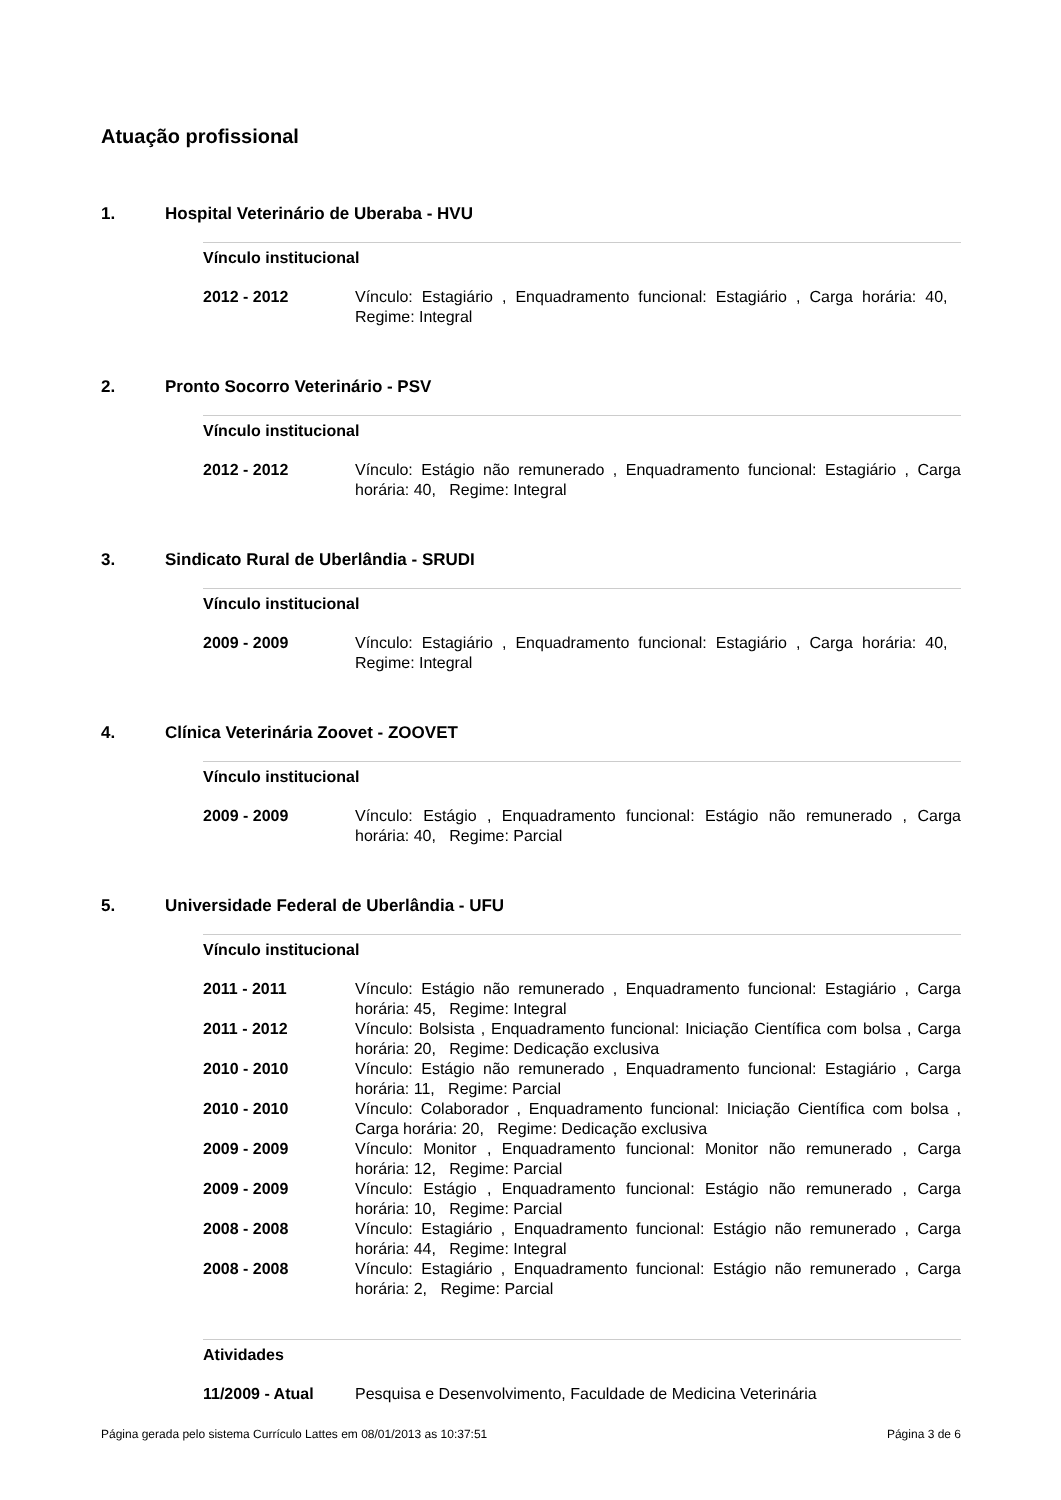Atuação profissional
1. Hospital Veterinário de Uberaba - HVU
Vínculo institucional
| 2012 - 2012 | Vínculo: Estagiário , Enquadramento funcional: Estagiário , Carga horária: 40, Regime: Integral |
2. Pronto Socorro Veterinário - PSV
Vínculo institucional
| 2012 - 2012 | Vínculo: Estágio não remunerado , Enquadramento funcional: Estagiário , Carga horária: 40, Regime: Integral |
3. Sindicato Rural de Uberlândia - SRUDI
Vínculo institucional
| 2009 - 2009 | Vínculo: Estagiário , Enquadramento funcional: Estagiário , Carga horária: 40, Regime: Integral |
4. Clínica Veterinária Zoovet - ZOOVET
Vínculo institucional
| 2009 - 2009 | Vínculo: Estágio , Enquadramento funcional: Estágio não remunerado , Carga horária: 40, Regime: Parcial |
5. Universidade Federal de Uberlândia - UFU
Vínculo institucional
| 2011 - 2011 | Vínculo: Estágio não remunerado , Enquadramento funcional: Estagiário , Carga horária: 45, Regime: Integral |
| 2011 - 2012 | Vínculo: Bolsista , Enquadramento funcional: Iniciação Científica com bolsa , Carga horária: 20, Regime: Dedicação exclusiva |
| 2010 - 2010 | Vínculo: Estágio não remunerado , Enquadramento funcional: Estagiário , Carga horária: 11, Regime: Parcial |
| 2010 - 2010 | Vínculo: Colaborador , Enquadramento funcional: Iniciação Científica com bolsa , Carga horária: 20, Regime: Dedicação exclusiva |
| 2009 - 2009 | Vínculo: Monitor , Enquadramento funcional: Monitor não remunerado , Carga horária: 12, Regime: Parcial |
| 2009 - 2009 | Vínculo: Estágio , Enquadramento funcional: Estágio não remunerado , Carga horária: 10, Regime: Parcial |
| 2008 - 2008 | Vínculo: Estagiário , Enquadramento funcional: Estágio não remunerado , Carga horária: 44, Regime: Integral |
| 2008 - 2008 | Vínculo: Estagiário , Enquadramento funcional: Estágio não remunerado , Carga horária: 2, Regime: Parcial |
Atividades
| 11/2009 - Atual | Pesquisa e Desenvolvimento, Faculdade de Medicina Veterinária |
Página gerada pelo sistema Currículo Lattes em 08/01/2013 as 10:37:51 Página 3 de 6